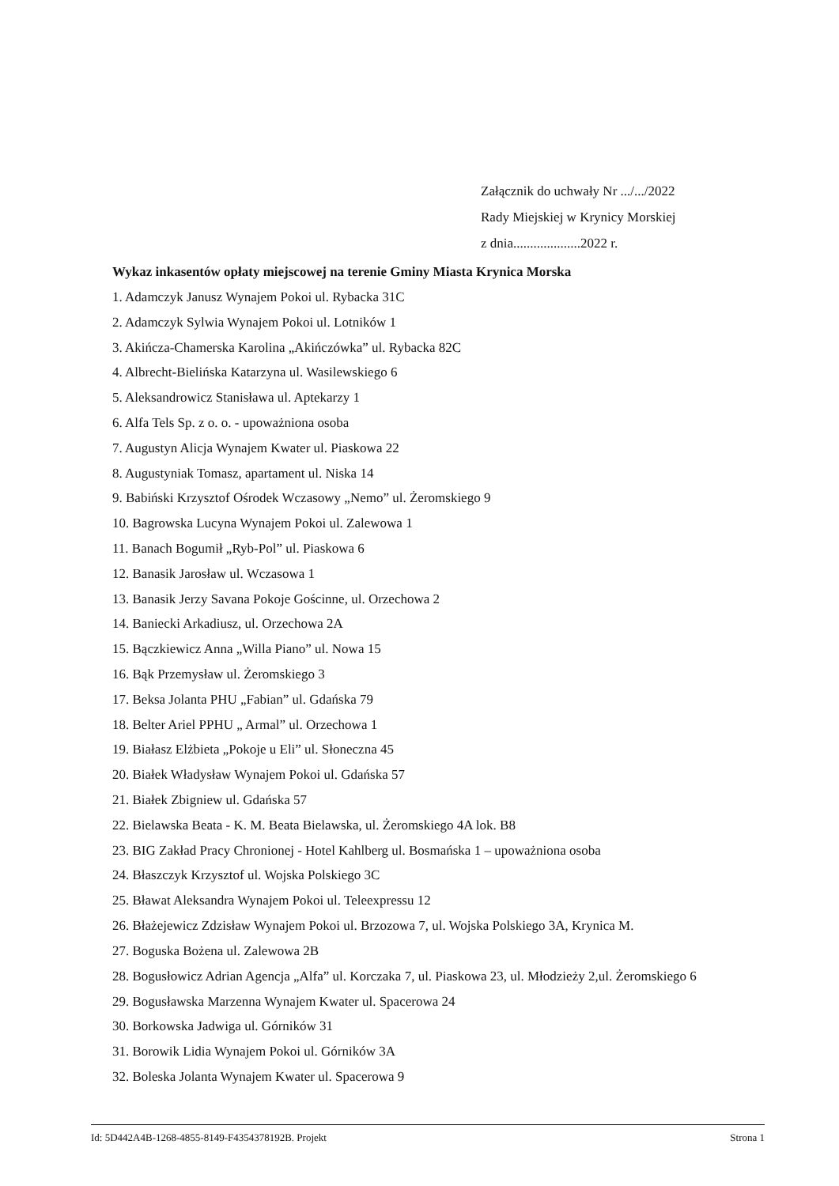Załącznik do uchwały Nr .../.../2022
Rady Miejskiej w Krynicy Morskiej
z dnia....................2022 r.
Wykaz inkasentów opłaty miejscowej na terenie Gminy Miasta Krynica Morska
1. Adamczyk Janusz Wynajem Pokoi ul. Rybacka 31C
2. Adamczyk Sylwia Wynajem Pokoi ul. Lotników 1
3. Akińcza-Chamerska Karolina „Akińczówka” ul. Rybacka 82C
4. Albrecht-Bielińska Katarzyna ul. Wasilewskiego 6
5. Aleksandrowicz Stanisława ul. Aptekarzy 1
6. Alfa Tels Sp. z o. o. - upoważniona osoba
7. Augustyn Alicja Wynajem Kwater ul. Piaskowa 22
8. Augustyniak Tomasz, apartament ul. Niska 14
9. Babiński Krzysztof Ośrodek Wczasowy „Nemo” ul. Żeromskiego 9
10. Bagrowska Lucyna Wynajem Pokoi ul. Zalewowa 1
11. Banach Bogumił „Ryb-Pol” ul. Piaskowa 6
12. Banasik Jarosław ul. Wczasowa 1
13. Banasik Jerzy Savana Pokoje Gościnne, ul. Orzechowa 2
14. Baniecki Arkadiusz, ul. Orzechowa 2A
15. Bączkiewicz Anna „Willa Piano” ul. Nowa 15
16. Bąk Przemysław ul. Żeromskiego 3
17. Beksa Jolanta PHU „Fabian” ul. Gdańska 79
18. Belter Ariel PPHU „ Armal” ul. Orzechowa 1
19. Białasz Elżbieta „Pokoje u Eli” ul. Słoneczna 45
20. Białek Władysław Wynajem Pokoi ul. Gdańska 57
21. Białek Zbigniew ul. Gdańska 57
22. Bielawska Beata - K. M. Beata Bielawska, ul. Żeromskiego 4A lok. B8
23. BIG Zakład Pracy Chronionej - Hotel Kahlberg ul. Bosmańska 1 – upoważniona osoba
24. Błaszczyk Krzysztof ul. Wojska Polskiego 3C
25. Bławat Aleksandra Wynajem Pokoi ul. Teleexpressu 12
26. Błażejewicz Zdzisław Wynajem Pokoi ul. Brzozowa 7, ul. Wojska Polskiego 3A, Krynica M.
27. Boguska Bożena ul. Zalewowa 2B
28. Bogusłowicz Adrian Agencja „Alfa” ul. Korczaka 7, ul. Piaskowa 23, ul. Młodzieży 2,ul. Żeromskiego 6
29. Bogusławska Marzenna Wynajem Kwater ul. Spacerowa 24
30. Borkowska Jadwiga ul. Górników 31
31. Borowik Lidia Wynajem Pokoi ul. Górników 3A
32. Boleska Jolanta Wynajem Kwater ul. Spacerowa 9
Id: 5D442A4B-1268-4855-8149-F4354378192B. Projekt Strona 1